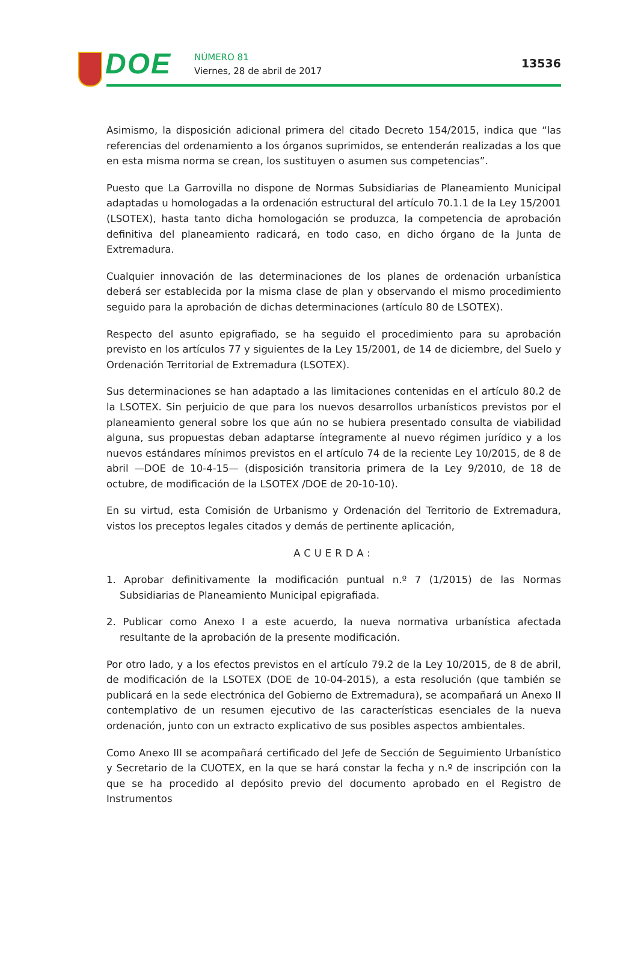DOE
NÚMERO 81
Viernes, 28 de abril de 2017
13536
Asimismo, la disposición adicional primera del citado Decreto 154/2015, indica que “las referencias del ordenamiento a los órganos suprimidos, se entenderán realizadas a los que en esta misma norma se crean, los sustituyen o asumen sus competencias”.
Puesto que La Garrovilla no dispone de Normas Subsidiarias de Planeamiento Municipal adaptadas u homologadas a la ordenación estructural del artículo 70.1.1 de la Ley 15/2001 (LSOTEX), hasta tanto dicha homologación se produzca, la competencia de aprobación definitiva del planeamiento radicará, en todo caso, en dicho órgano de la Junta de Extremadura.
Cualquier innovación de las determinaciones de los planes de ordenación urbanística deberá ser establecida por la misma clase de plan y observando el mismo procedimiento seguido para la aprobación de dichas determinaciones (artículo 80 de LSOTEX).
Respecto del asunto epigrafiado, se ha seguido el procedimiento para su aprobación previsto en los artículos 77 y siguientes de la Ley 15/2001, de 14 de diciembre, del Suelo y Ordenación Territorial de Extremadura (LSOTEX).
Sus determinaciones se han adaptado a las limitaciones contenidas en el artículo 80.2 de la LSOTEX. Sin perjuicio de que para los nuevos desarrollos urbanísticos previstos por el planeamiento general sobre los que aún no se hubiera presentado consulta de viabilidad alguna, sus propuestas deban adaptarse íntegramente al nuevo régimen jurídico y a los nuevos estándares mínimos previstos en el artículo 74 de la reciente Ley 10/2015, de 8 de abril —DOE de 10-4-15— (disposición transitoria primera de la Ley 9/2010, de 18 de octubre, de modificación de la LSOTEX /DOE de 20-10-10).
En su virtud, esta Comisión de Urbanismo y Ordenación del Territorio de Extremadura, vistos los preceptos legales citados y demás de pertinente aplicación,
ACUERDA:
1. Aprobar definitivamente la modificación puntual n.º 7 (1/2015) de las Normas Subsidiarias de Planeamiento Municipal epigrafiada.
2. Publicar como Anexo I a este acuerdo, la nueva normativa urbanística afectada resultante de la aprobación de la presente modificación.
Por otro lado, y a los efectos previstos en el artículo 79.2 de la Ley 10/2015, de 8 de abril, de modificación de la LSOTEX (DOE de 10-04-2015), a esta resolución (que también se publicará en la sede electrónica del Gobierno de Extremadura), se acompañará un Anexo II contemplativo de un resumen ejecutivo de las características esenciales de la nueva ordenación, junto con un extracto explicativo de sus posibles aspectos ambientales.
Como Anexo III se acompañará certificado del Jefe de Sección de Seguimiento Urbanístico y Secretario de la CUOTEX, en la que se hará constar la fecha y n.º de inscripción con la que se ha procedido al depósito previo del documento aprobado en el Registro de Instrumentos